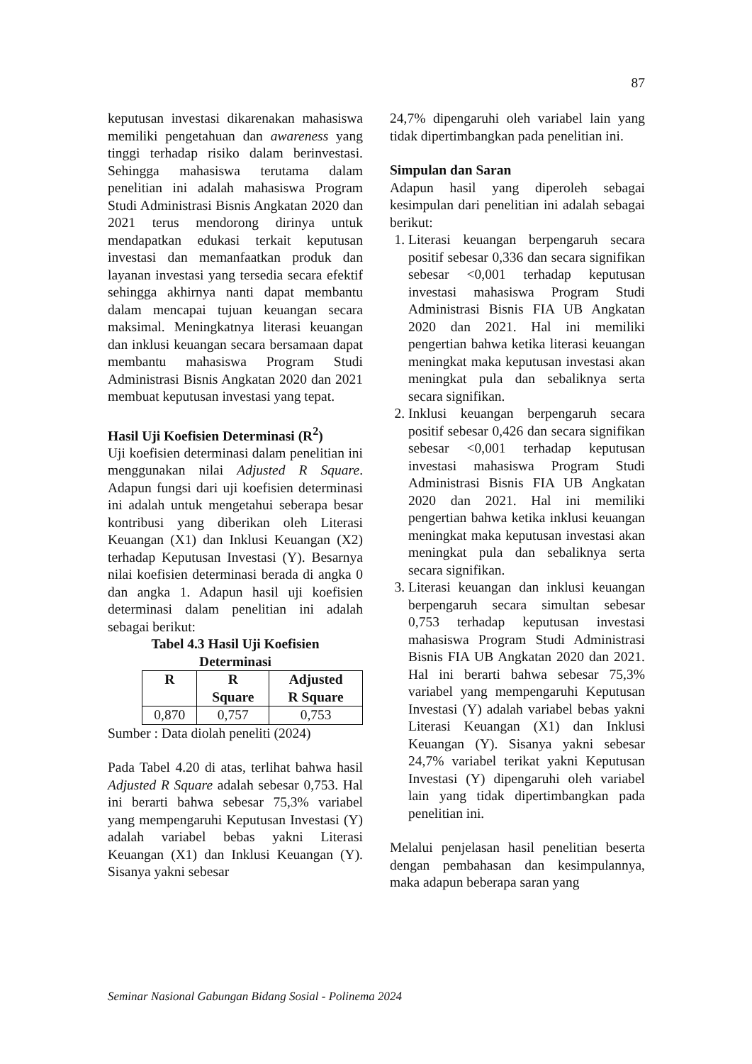87
keputusan investasi dikarenakan mahasiswa memiliki pengetahuan dan awareness yang tinggi terhadap risiko dalam berinvestasi. Sehingga mahasiswa terutama dalam penelitian ini adalah mahasiswa Program Studi Administrasi Bisnis Angkatan 2020 dan 2021 terus mendorong dirinya untuk mendapatkan edukasi terkait keputusan investasi dan memanfaatkan produk dan layanan investasi yang tersedia secara efektif sehingga akhirnya nanti dapat membantu dalam mencapai tujuan keuangan secara maksimal. Meningkatnya literasi keuangan dan inklusi keuangan secara bersamaan dapat membantu mahasiswa Program Studi Administrasi Bisnis Angkatan 2020 dan 2021 membuat keputusan investasi yang tepat.
Hasil Uji Koefisien Determinasi (R<sup>2</sup>)
Uji koefisien determinasi dalam penelitian ini menggunakan nilai Adjusted R Square. Adapun fungsi dari uji koefisien determinasi ini adalah untuk mengetahui seberapa besar kontribusi yang diberikan oleh Literasi Keuangan (X1) dan Inklusi Keuangan (X2) terhadap Keputusan Investasi (Y). Besarnya nilai koefisien determinasi berada di angka 0 dan angka 1. Adapun hasil uji koefisien determinasi dalam penelitian ini adalah sebagai berikut:
Tabel 4.3 Hasil Uji Koefisien
Determinasi
| R | R Square | Adjusted R Square |
| --- | --- | --- |
| 0,870 | 0,757 | 0,753 |
Sumber : Data diolah peneliti (2024)
Pada Tabel 4.20 di atas, terlihat bahwa hasil Adjusted R Square adalah sebesar 0,753. Hal ini berarti bahwa sebesar 75,3% variabel yang mempengaruhi Keputusan Investasi (Y) adalah variabel bebas yakni Literasi Keuangan (X1) dan Inklusi Keuangan (Y). Sisanya yakni sebesar
24,7% dipengaruhi oleh variabel lain yang tidak dipertimbangkan pada penelitian ini.
Simpulan dan Saran
Adapun hasil yang diperoleh sebagai kesimpulan dari penelitian ini adalah sebagai berikut:
1. Literasi keuangan berpengaruh secara positif sebesar 0,336 dan secara signifikan sebesar <0,001 terhadap keputusan investasi mahasiswa Program Studi Administrasi Bisnis FIA UB Angkatan 2020 dan 2021. Hal ini memiliki pengertian bahwa ketika literasi keuangan meningkat maka keputusan investasi akan meningkat pula dan sebaliknya serta secara signifikan.
2. Inklusi keuangan berpengaruh secara positif sebesar 0,426 dan secara signifikan sebesar <0,001 terhadap keputusan investasi mahasiswa Program Studi Administrasi Bisnis FIA UB Angkatan 2020 dan 2021. Hal ini memiliki pengertian bahwa ketika inklusi keuangan meningkat maka keputusan investasi akan meningkat pula dan sebaliknya serta secara signifikan.
3. Literasi keuangan dan inklusi keuangan berpengaruh secara simultan sebesar 0,753 terhadap keputusan investasi mahasiswa Program Studi Administrasi Bisnis FIA UB Angkatan 2020 dan 2021. Hal ini berarti bahwa sebesar 75,3% variabel yang mempengaruhi Keputusan Investasi (Y) adalah variabel bebas yakni Literasi Keuangan (X1) dan Inklusi Keuangan (Y). Sisanya yakni sebesar 24,7% variabel terikat yakni Keputusan Investasi (Y) dipengaruhi oleh variabel lain yang tidak dipertimbangkan pada penelitian ini.
Melalui penjelasan hasil penelitian beserta dengan pembahasan dan kesimpulannya, maka adapun beberapa saran yang
Seminar Nasional Gabungan Bidang Sosial - Polinema 2024